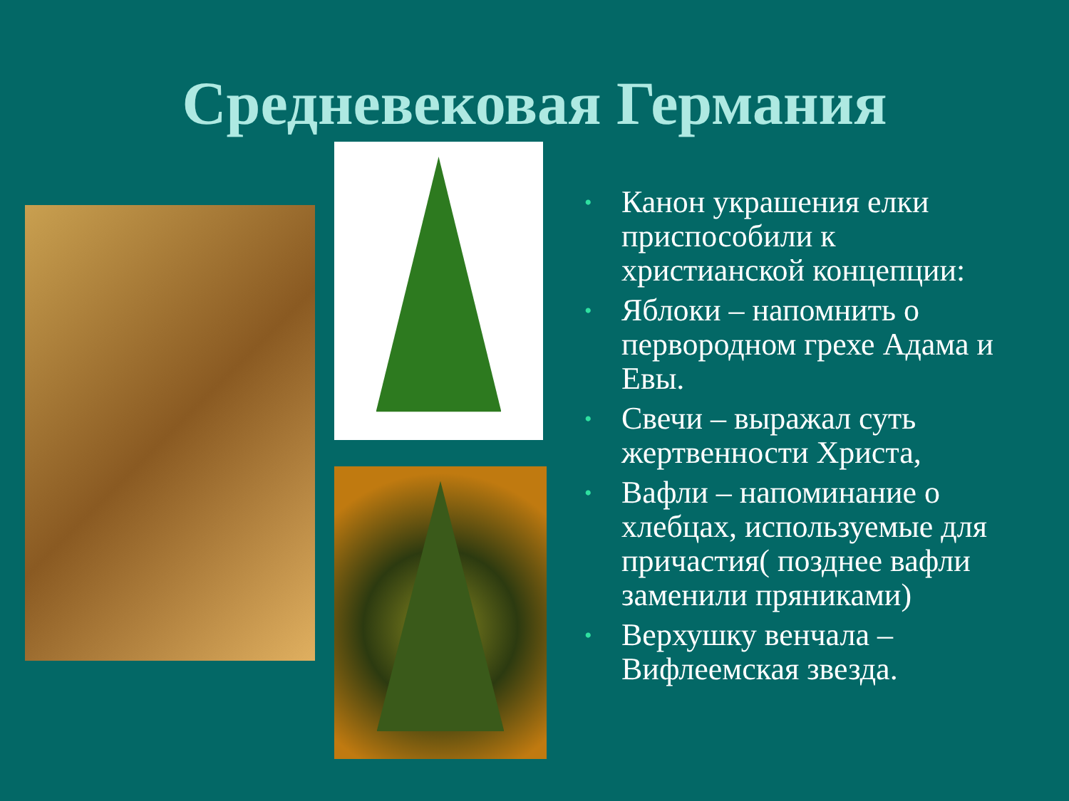Средневековая Германия
• Канон украшения елки приспособили к христианской концепции:
• Яблоки – напомнить о первородном грехе Адама и Евы.
• Свечи – выражал суть жертвенности Христа,
• Вафли – напоминание о хлебцах, используемые для причастия( позднее вафли заменили пряниками)
• Верхушку венчала – Вифлеемская звезда.